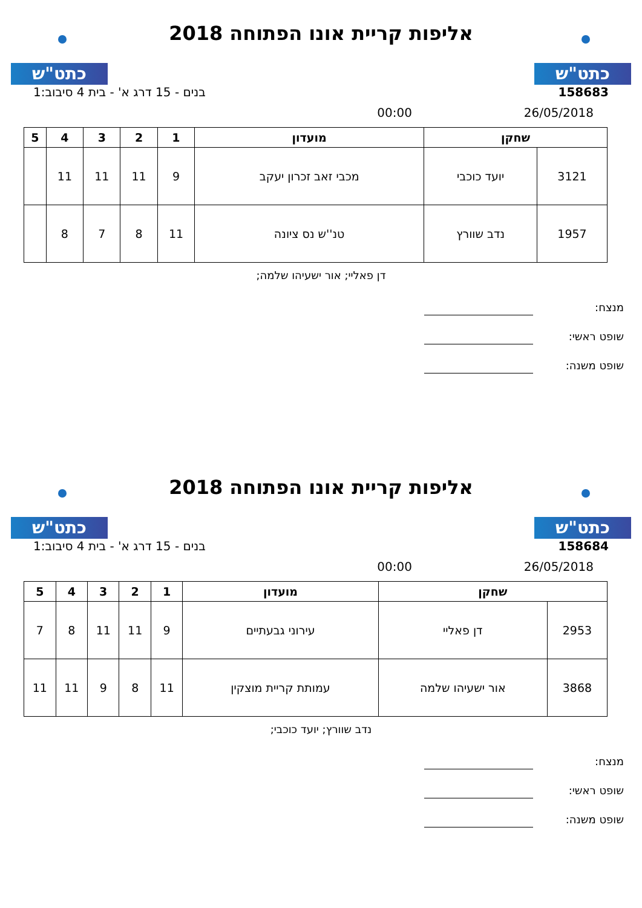כתט"ש
אליפות קריית אונו הפתוחה 2018
כתט"ש
158683 בנים - 15 דרג א' - בית 4 סיבוב:1
26/05/2018 00:00
| שחקן | | מועדון | 1 | 2 | 3 | 4 | 5 |
| --- | --- | --- | --- | --- | --- | --- | --- |
| 3121 | יועד כוכבי | מכבי זאב זכרון יעקב | 9 | 11 | 11 | 11 | |
| 1957 | נדב שוורץ | טנ''ש נס ציונה | 11 | 8 | 7 | 8 | |
דן פאליי; אור ישעיהו שלמה;
מנצח:
שופט ראשי:
שופט משנה:
כתט"ש
אליפות קריית אונו הפתוחה 2018
כתט"ש
158684 בנים - 15 דרג א' - בית 4 סיבוב:1
26/05/2018 00:00
| שחקן | | מועדון | 1 | 2 | 3 | 4 | 5 |
| --- | --- | --- | --- | --- | --- | --- | --- |
| 2953 | דן פאליי | עירוני גבעתיים | 9 | 11 | 11 | 8 | 7 |
| 3868 | אור ישעיהו שלמה | עמותת קריית מוצקין | 11 | 8 | 9 | 11 | 11 |
נדב שוורץ; יועד כוכבי;
מנצח:
שופט ראשי:
שופט משנה: